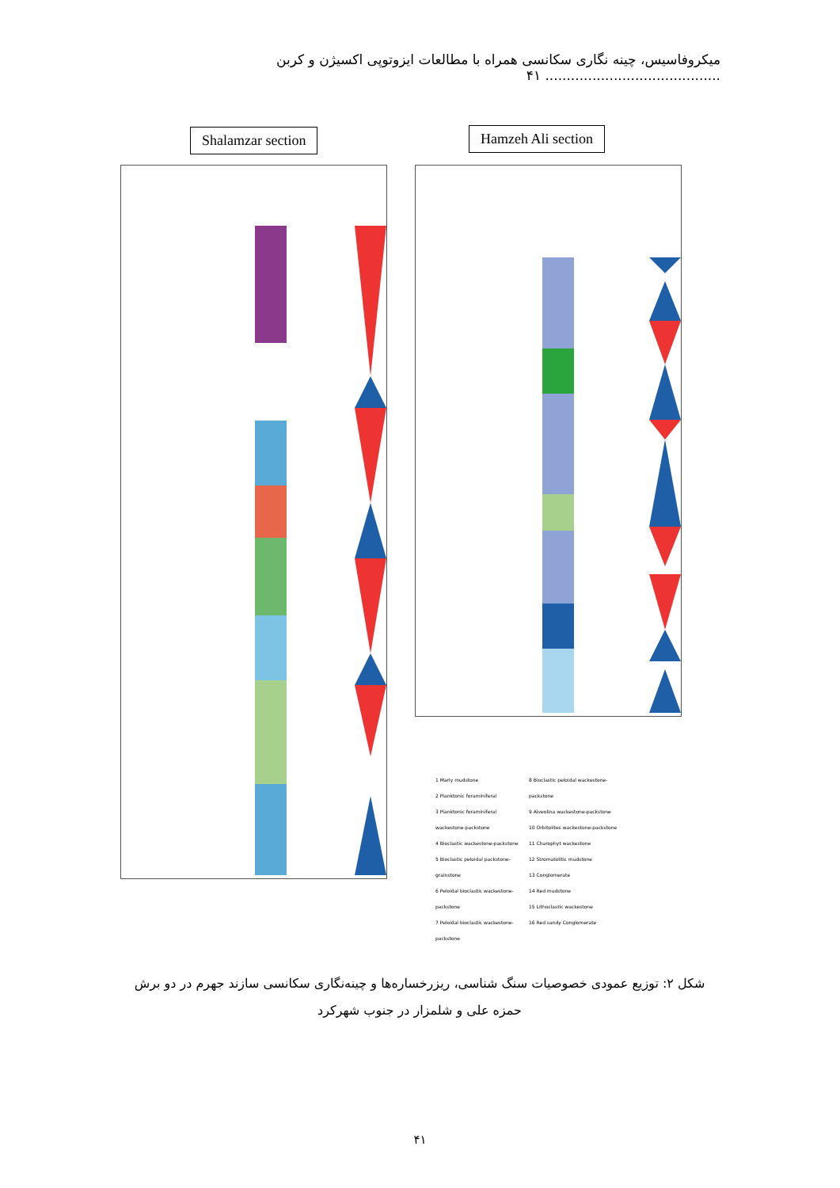میکروفاسیس، چینه نگاری سکانسی همراه با مطالعات ایزوتوپی اکسیژن و کربن ......................................... ۴۱
Shalamzar section Hamzeh Ali section
1 Marly mudstone
2 Planktonic foraminiferal
3 Planktonic foraminiferal wackestone-packstone
4 Bioclastic wackestone-packstone
5 Bioclastic peloidal packstone-grainstone
6 Peloidal bioclastic wackestone-packstone
7 Peloidal bioclastic wackestone-packstone
8 Bioclastic peloidal wackestone-packstone
9 Alveolina wackestone-packstone
10 Orbitolites wackestone-packstone
11 Charophyt wackestone
12 Stromatolitic mudstone
13 Conglomerate
14 Red mudstone
15 Lithoclastic wackestone
16 Red sandy Conglomerate
شکل ۲: توزیع عمودی خصوصیات سنگ شناسی، ریزرخساره‌ها و چینه‌نگاری سکانسی سازند جهرم در دو برش حمزه علی و شلمزار در جنوب شهرکرد
۴۱